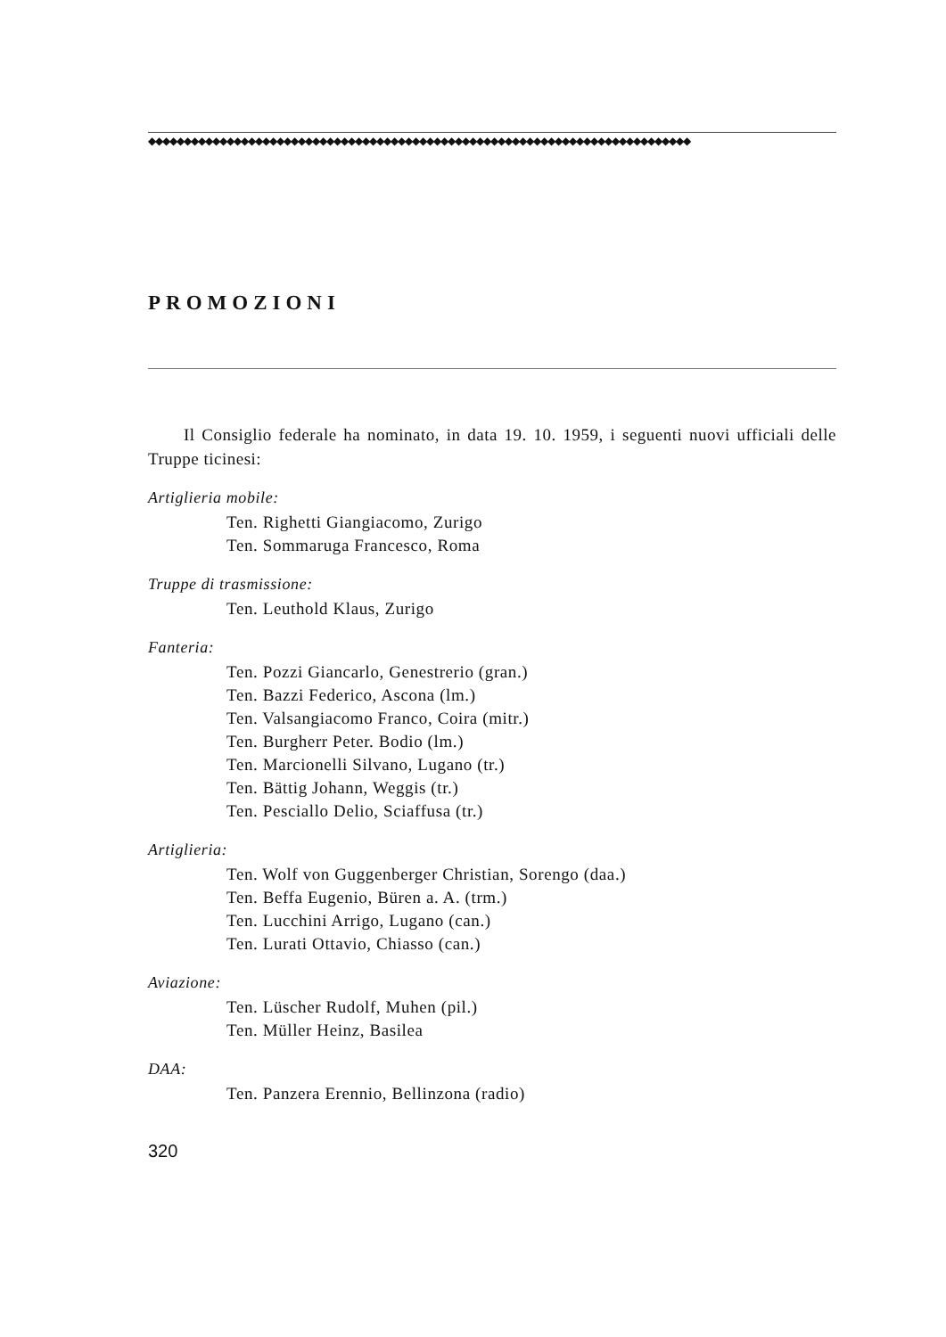◆◆◆◆◆◆◆◆◆◆◆◆◆◆◆◆◆◆◆◆◆◆◆◆◆◆◆◆◆◆◆◆◆◆◆◆◆◆◆◆◆◆◆◆◆◆◆◆◆◆◆◆◆◆◆◆◆◆◆◆◆◆◆◆◆◆◆◆◆◆◆◆◆◆◆◆
PROMOZIONI
Il Consiglio federale ha nominato, in data 19. 10. 1959, i seguenti nuovi ufficiali delle Truppe ticinesi:
Artiglieria mobile:
Ten. Righetti Giangiacomo, Zurigo
Ten. Sommaruga Francesco, Roma
Truppe di trasmissione:
Ten. Leuthold Klaus, Zurigo
Fanteria:
Ten. Pozzi Giancarlo, Genestrerio (gran.)
Ten. Bazzi Federico, Ascona (lm.)
Ten. Valsangiacomo Franco, Coira (mitr.)
Ten. Burgherr Peter. Bodio (lm.)
Ten. Marcionelli Silvano, Lugano (tr.)
Ten. Bättig Johann, Weggis (tr.)
Ten. Pesciallo Delio, Sciaffusa (tr.)
Artiglieria:
Ten. Wolf von Guggenberger Christian, Sorengo (daa.)
Ten. Beffa Eugenio, Büren a. A. (trm.)
Ten. Lucchini Arrigo, Lugano (can.)
Ten. Lurati Ottavio, Chiasso (can.)
Aviazione:
Ten. Lüscher Rudolf, Muhen (pil.)
Ten. Müller Heinz, Basilea
DAA:
Ten. Panzera Erennio, Bellinzona (radio)
320